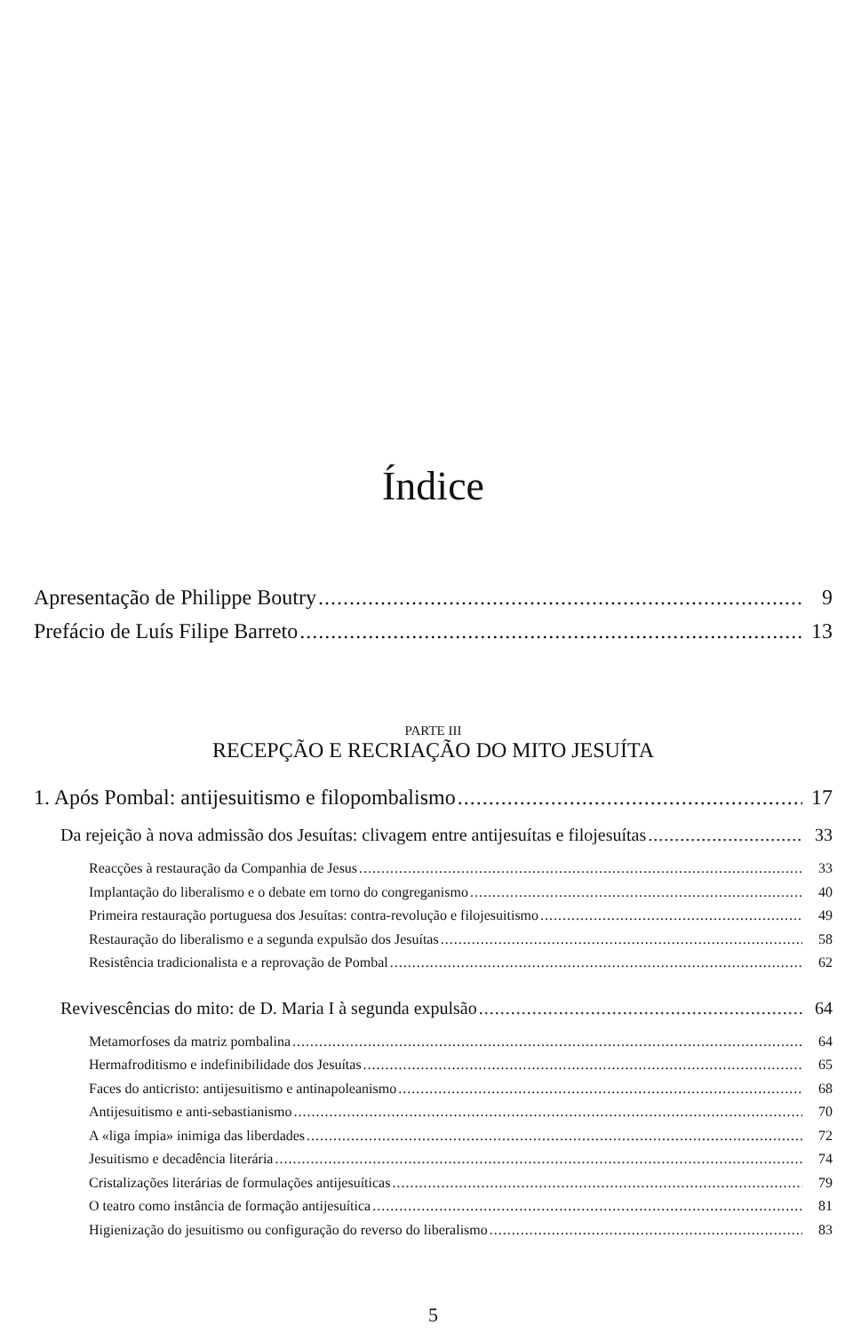Índice
Apresentação de Philippe Boutry 9
Prefácio de Luís Filipe Barreto 13
PARTE III
RECEPÇÃO E RECRIAÇÃO DO MITO JESUÍTA
1. Após Pombal: antijesuitismo e filopombalismo 17
Da rejeição à nova admissão dos Jesuítas: clivagem entre antijesuítas e filojesuítas 33
Reacções à restauração da Companhia de Jesus 33
Implantação do liberalismo e o debate em torno do congreganismo 40
Primeira restauração portuguesa dos Jesuítas: contra-revolução e filojesuitismo 49
Restauração do liberalismo e a segunda expulsão dos Jesuítas 58
Resistência tradicionalista e a reprovação de Pombal 62
Revivescências do mito: de D. Maria I à segunda expulsão 64
Metamorfoses da matriz pombalina 64
Hermafroditismo e indefinibilidade dos Jesuítas 65
Faces do anticristo: antijesuitismo e antinapoleanismo 68
Antijesuitismo e anti-sebastianismo 70
A «liga ímpia» inimiga das liberdades 72
Jesuitismo e decadência literária 74
Cristalizações literárias de formulações antijesuíticas 79
O teatro como instância de formação antijesuítica 81
Higienização do jesuitismo ou configuração do reverso do liberalismo 83
5